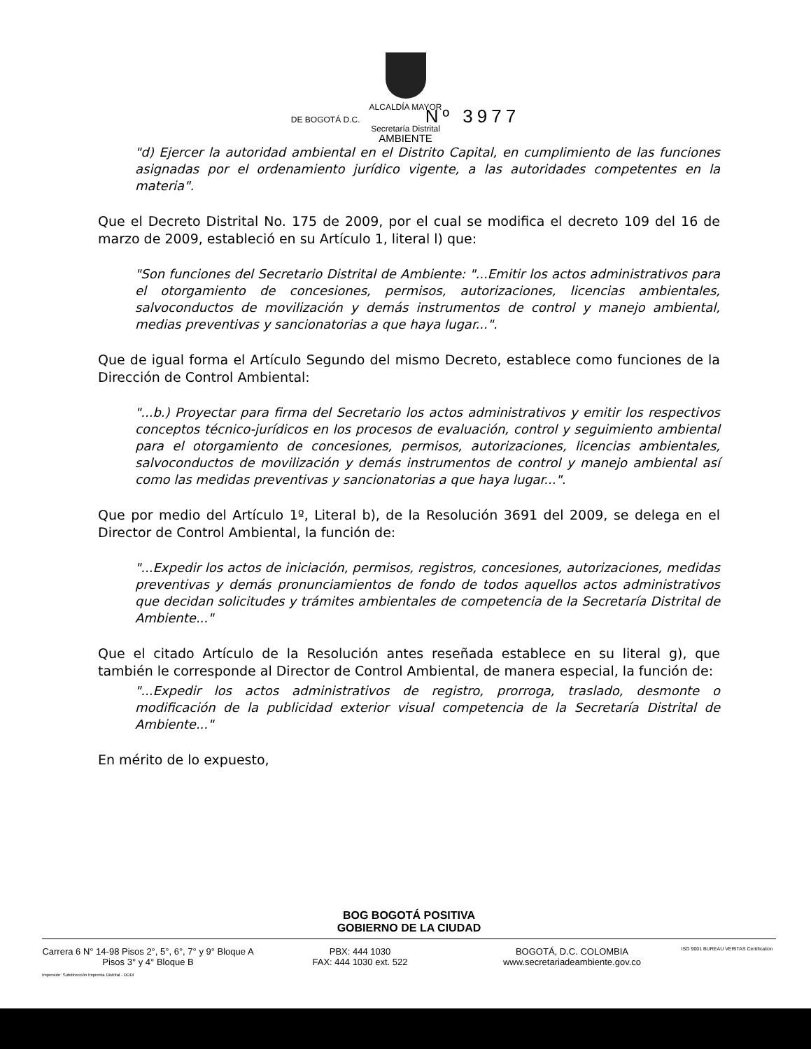ALCALDÍA MAYOR
DE BOGOTÁ D.C. Nº 3977
Secretaría Distrital
AMBIENTE
"d) Ejercer la autoridad ambiental en el Distrito Capital, en cumplimiento de las funciones asignadas por el ordenamiento jurídico vigente, a las autoridades competentes en la materia".
Que el Decreto Distrital No. 175 de 2009, por el cual se modifica el decreto 109 del 16 de marzo de 2009, estableció en su Artículo 1, literal l) que:
"Son funciones del Secretario Distrital de Ambiente: "...Emitir los actos administrativos para el otorgamiento de concesiones, permisos, autorizaciones, licencias ambientales, salvoconductos de movilización y demás instrumentos de control y manejo ambiental, medias preventivas y sancionatorias a que haya lugar...".
Que de igual forma el Artículo Segundo del mismo Decreto, establece como funciones de la Dirección de Control Ambiental:
"...b.) Proyectar para firma del Secretario los actos administrativos y emitir los respectivos conceptos técnico-jurídicos en los procesos de evaluación, control y seguimiento ambiental para el otorgamiento de concesiones, permisos, autorizaciones, licencias ambientales, salvoconductos de movilización y demás instrumentos de control y manejo ambiental así como las medidas preventivas y sancionatorias a que haya lugar...".
Que por medio del Artículo 1º, Literal b), de la Resolución 3691 del 2009, se delega en el Director de Control Ambiental, la función de:
"...Expedir los actos de iniciación, permisos, registros, concesiones, autorizaciones, medidas preventivas y demás pronunciamientos de fondo de todos aquellos actos administrativos que decidan solicitudes y trámites ambientales de competencia de la Secretaría Distrital de Ambiente..."
Que el citado Artículo de la Resolución antes reseñada establece en su literal g), que también le corresponde al Director de Control Ambiental, de manera especial, la función de:
"...Expedir los actos administrativos de registro, prorroga, traslado, desmonte o modificación de la publicidad exterior visual competencia de la Secretaría Distrital de Ambiente..."
En mérito de lo expuesto,
BOG BOGOTÁ POSITIVA
GOBIERNO DE LA CIUDAD
Carrera 6 N° 14-98 Pisos 2°, 5°, 6°, 7° y 9° Bloque A
Pisos 3° y 4° Bloque B
PBX: 444 1030
FAX: 444 1030 ext. 522
BOGOTÁ, D.C. COLOMBIA
www.secretariadeambiente.gov.co
ISO 9001 BUREAU VERITAS Certification
Impresión: Subdirección Imprenta Distrital - DDDI